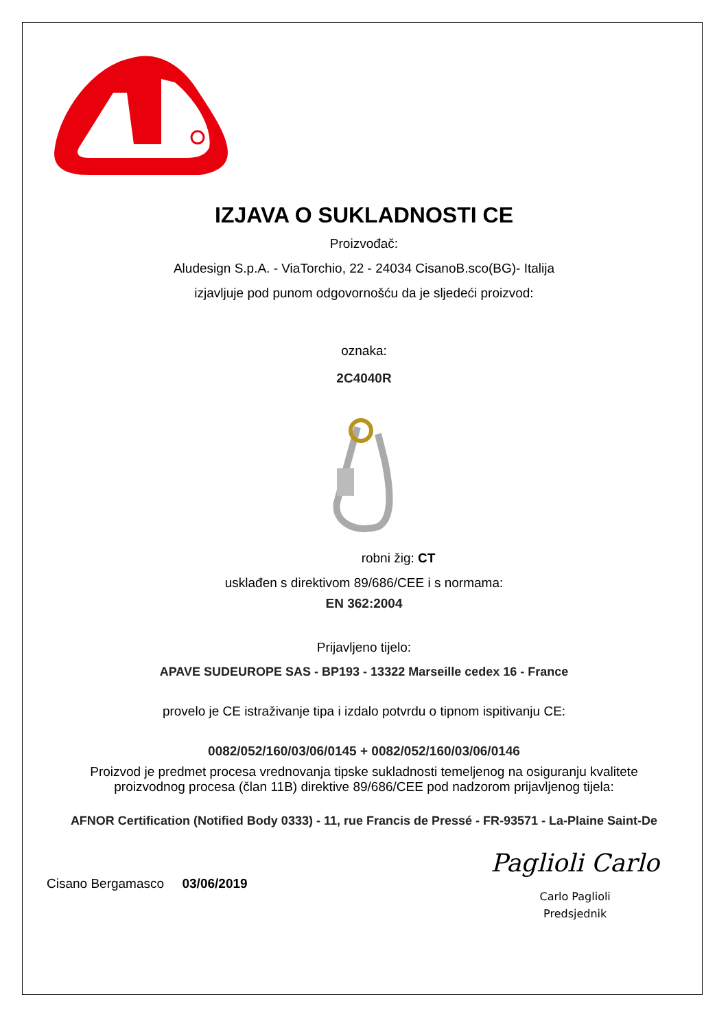IZJAVA O SUKLADNOSTI CE
Proizvođač:
Aludesign S.p.A. - ViaTorchio, 22 - 24034 CisanoB.sco(BG)- Italija
izjavljuje pod punom odgovornošću da je sljedeći proizvod:
oznaka:
2C4040R
robni žig: CT
usklađen s direktivom 89/686/CEE i s normama:
EN 362:2004
Prijavljeno tijelo:
APAVE SUDEUROPE SAS - BP193 - 13322 Marseille cedex 16 - France
provelo je CE istraživanje tipa i izdalo potvrdu o tipnom ispitivanju CE:
0082/052/160/03/06/0145 + 0082/052/160/03/06/0146
Proizvod je predmet procesa vrednovanja tipske sukladnosti temeljenog na osiguranju kvalitete
proizvodnog procesa (član 11B) direktive 89/686/CEE pod nadzorom prijavljenog tijela:
AFNOR Certification (Notified Body 0333) - 11, rue Francis de Pressé - FR-93571 - La-Plaine Saint-De
Cisano Bergamasco 03/06/2019
Paglioli Carlo
Carlo Paglioli
Predsjednik